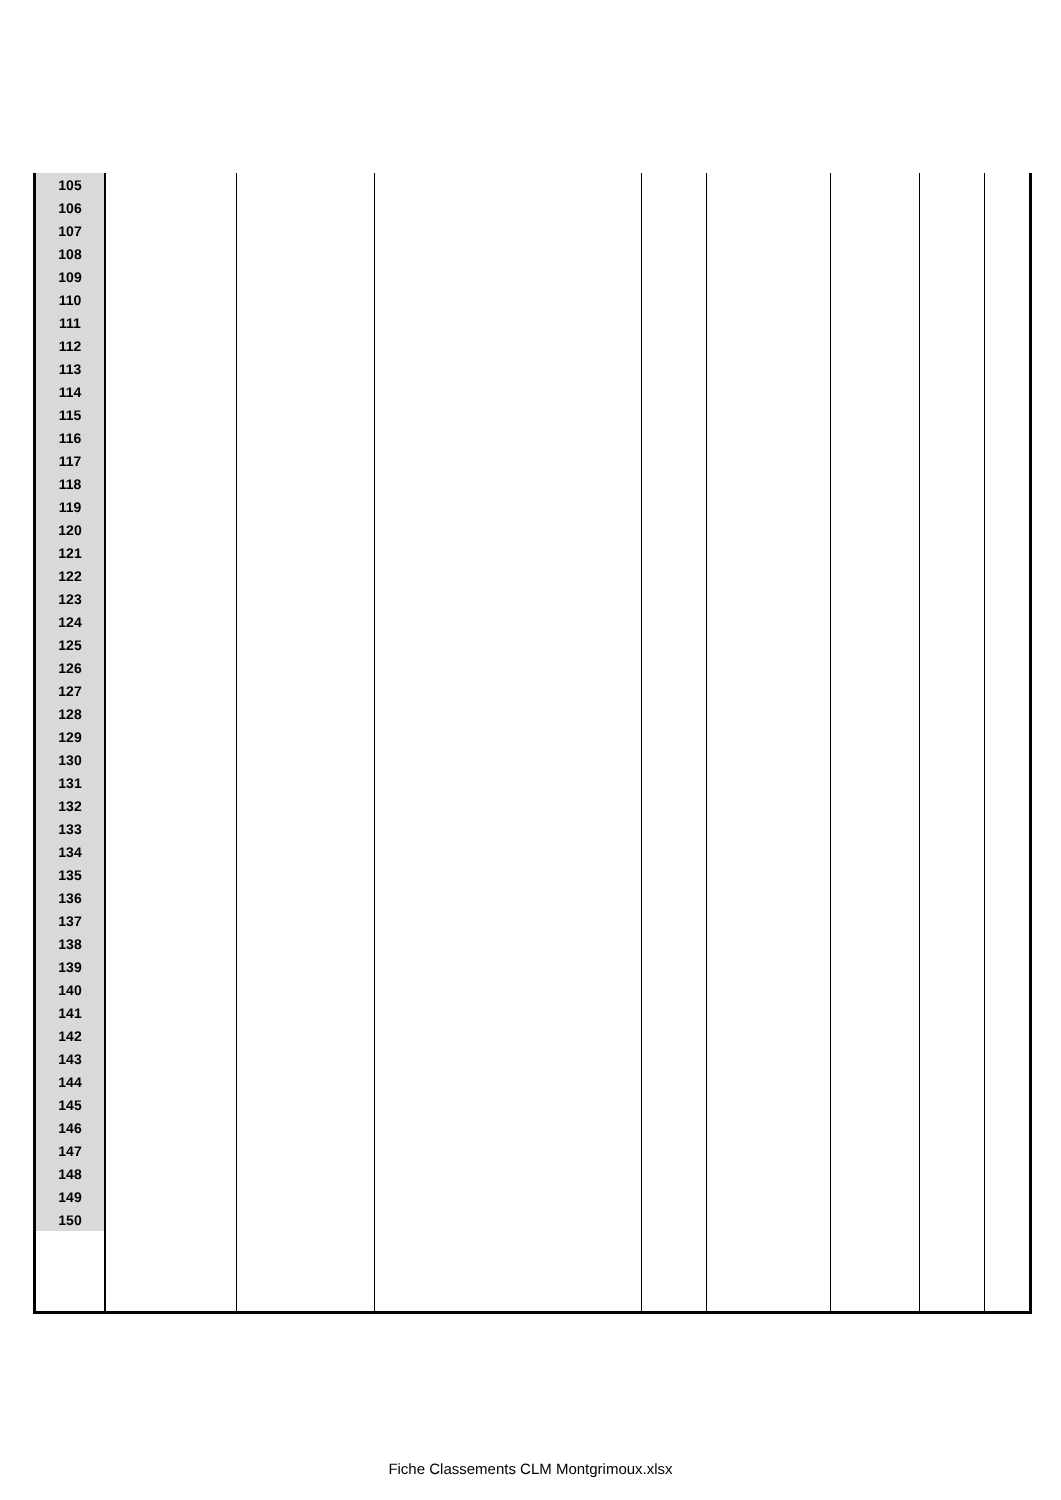| 105 | | | | | | | | |
| 106 | | | | | | | | |
| 107 | | | | | | | | |
| 108 | | | | | | | | |
| 109 | | | | | | | | |
| 110 | | | | | | | | |
| 111 | | | | | | | | |
| 112 | | | | | | | | |
| 113 | | | | | | | | |
| 114 | | | | | | | | |
| 115 | | | | | | | | |
| 116 | | | | | | | | |
| 117 | | | | | | | | |
| 118 | | | | | | | | |
| 119 | | | | | | | | |
| 120 | | | | | | | | |
| 121 | | | | | | | | |
| 122 | | | | | | | | |
| 123 | | | | | | | | |
| 124 | | | | | | | | |
| 125 | | | | | | | | |
| 126 | | | | | | | | |
| 127 | | | | | | | | |
| 128 | | | | | | | | |
| 129 | | | | | | | | |
| 130 | | | | | | | | |
| 131 | | | | | | | | |
| 132 | | | | | | | | |
| 133 | | | | | | | | |
| 134 | | | | | | | | |
| 135 | | | | | | | | |
| 136 | | | | | | | | |
| 137 | | | | | | | | |
| 138 | | | | | | | | |
| 139 | | | | | | | | |
| 140 | | | | | | | | |
| 141 | | | | | | | | |
| 142 | | | | | | | | |
| 143 | | | | | | | | |
| 144 | | | | | | | | |
| 145 | | | | | | | | |
| 146 | | | | | | | | |
| 147 | | | | | | | | |
| 148 | | | | | | | | |
| 149 | | | | | | | | |
| 150 | | | | | | | | |
Fiche Classements CLM Montgrimoux.xlsx